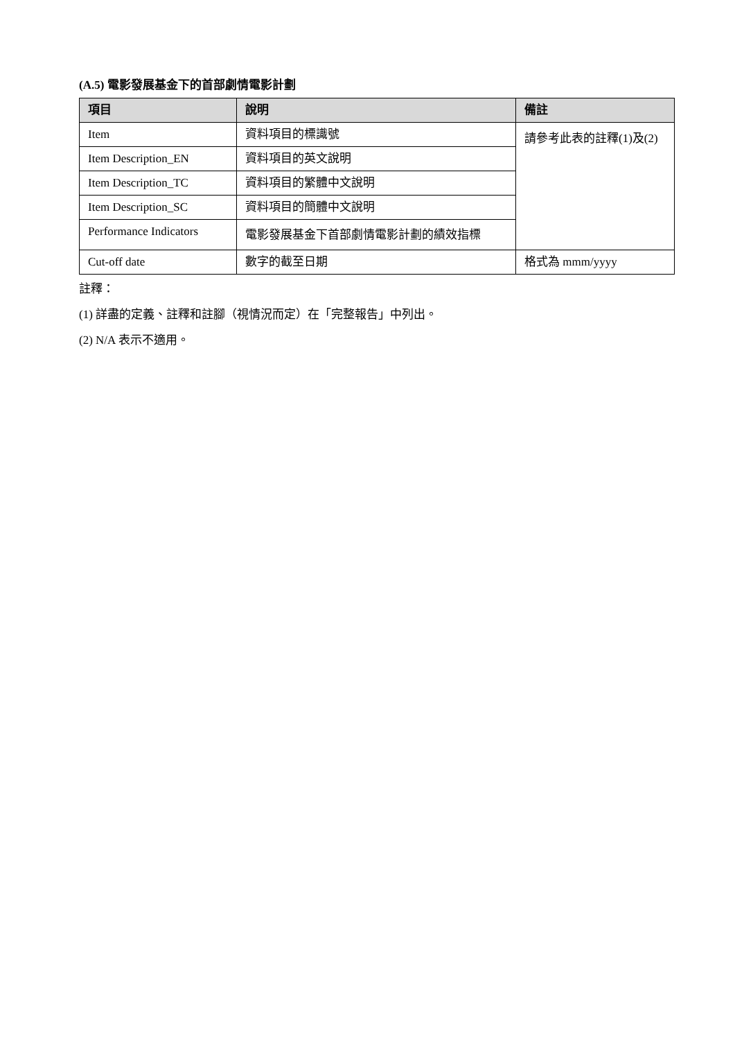(A.5) 電影發展基金下的首部劇情電影計劃
| 項目 | 說明 | 備註 |
| --- | --- | --- |
| Item | 資料項目的標識號 | 請參考此表的註釋(1)及(2) |
| Item Description_EN | 資料項目的英文說明 | |
| Item Description_TC | 資料項目的繁體中文說明 | |
| Item Description_SC | 資料項目的簡體中文說明 | |
| Performance Indicators | 電影發展基金下首部劇情電影計劃的績效指標 | |
| Cut-off date | 數字的截至日期 | 格式為 mmm/yyyy |
註釋：
(1) 詳盡的定義、註釋和註腳（視情況而定）在「完整報告」中列出。
(2) N/A 表示不適用。